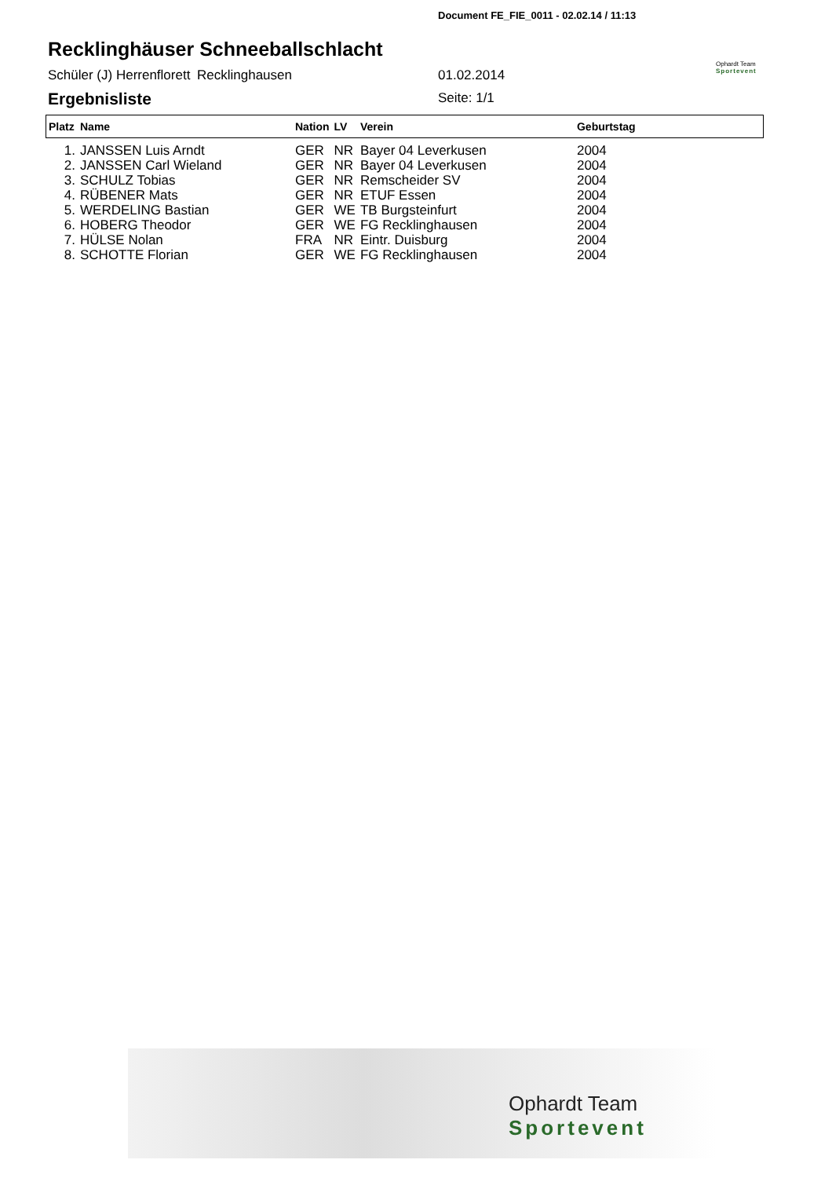Document FE_FIE_0011 - 02.02.14 / 11:13
Recklinghäuser Schneeballschlacht
Schüler (J) Herrenflorett Recklinghausen 01.02.2014
Ophardt Team
Sportevent
Ergebnisliste Seite: 1/1
| Platz | Name | Nation | LV | Verein | Geburtstag |
| --- | --- | --- | --- | --- | --- |
| 1. | JANSSEN Luis Arndt | GER | NR | Bayer 04 Leverkusen | 2004 |
| 2. | JANSSEN Carl Wieland | GER | NR | Bayer 04 Leverkusen | 2004 |
| 3. | SCHULZ Tobias | GER | NR | Remscheider SV | 2004 |
| 4. | RÜBENER Mats | GER | NR | ETUF Essen | 2004 |
| 5. | WERDELING Bastian | GER | WE | TB Burgsteinfurt | 2004 |
| 6. | HOBERG Theodor | GER | WE | FG Recklinghausen | 2004 |
| 7. | HÜLSE Nolan | FRA | NR | Eintr. Duisburg | 2004 |
| 8. | SCHOTTE Florian | GER | WE | FG Recklinghausen | 2004 |
Ophardt Team
Sportevent